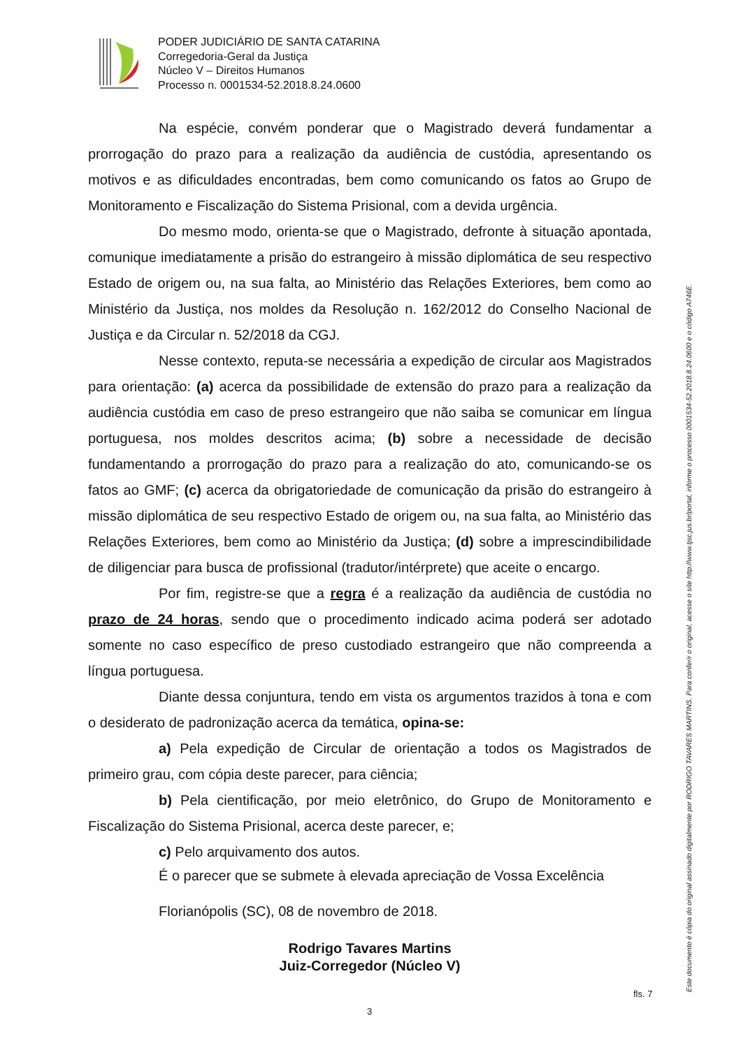PODER JUDICIÁRIO DE SANTA CATARINA
Corregedoria-Geral da Justiça
Núcleo V – Direitos Humanos
Processo n. 0001534-52.2018.8.24.0600
Na espécie, convém ponderar que o Magistrado deverá fundamentar a prorrogação do prazo para a realização da audiência de custódia, apresentando os motivos e as dificuldades encontradas, bem como comunicando os fatos ao Grupo de Monitoramento e Fiscalização do Sistema Prisional, com a devida urgência.
Do mesmo modo, orienta-se que o Magistrado, defronte à situação apontada, comunique imediatamente a prisão do estrangeiro à missão diplomática de seu respectivo Estado de origem ou, na sua falta, ao Ministério das Relações Exteriores, bem como ao Ministério da Justiça, nos moldes da Resolução n. 162/2012 do Conselho Nacional de Justiça e da Circular n. 52/2018 da CGJ.
Nesse contexto, reputa-se necessária a expedição de circular aos Magistrados para orientação: (a) acerca da possibilidade de extensão do prazo para a realização da audiência custódia em caso de preso estrangeiro que não saiba se comunicar em língua portuguesa, nos moldes descritos acima; (b) sobre a necessidade de decisão fundamentando a prorrogação do prazo para a realização do ato, comunicando-se os fatos ao GMF; (c) acerca da obrigatoriedade de comunicação da prisão do estrangeiro à missão diplomática de seu respectivo Estado de origem ou, na sua falta, ao Ministério das Relações Exteriores, bem como ao Ministério da Justiça; (d) sobre a imprescindibilidade de diligenciar para busca de profissional (tradutor/intérprete) que aceite o encargo.
Por fim, registre-se que a regra é a realização da audiência de custódia no prazo de 24 horas, sendo que o procedimento indicado acima poderá ser adotado somente no caso específico de preso custodiado estrangeiro que não compreenda a língua portuguesa.
Diante dessa conjuntura, tendo em vista os argumentos trazidos à tona e com o desiderato de padronização acerca da temática, opina-se:
a) Pela expedição de Circular de orientação a todos os Magistrados de primeiro grau, com cópia deste parecer, para ciência;
b) Pela cientificação, por meio eletrônico, do Grupo de Monitoramento e Fiscalização do Sistema Prisional, acerca deste parecer, e;
c) Pelo arquivamento dos autos.
É o parecer que se submete à elevada apreciação de Vossa Excelência
Florianópolis (SC), 08 de novembro de 2018.
Rodrigo Tavares Martins
Juiz-Corregedor (Núcleo V)
fls. 7
3
Este documento é cópia do original assinado digitalmente por RODRIGO TAVARES MARTINS. Para conferir o original, acesse o site http://www.tjsc.jus.br/portal, informe o processo 0001534-52.2018.8.24.0600 e o código A746E.